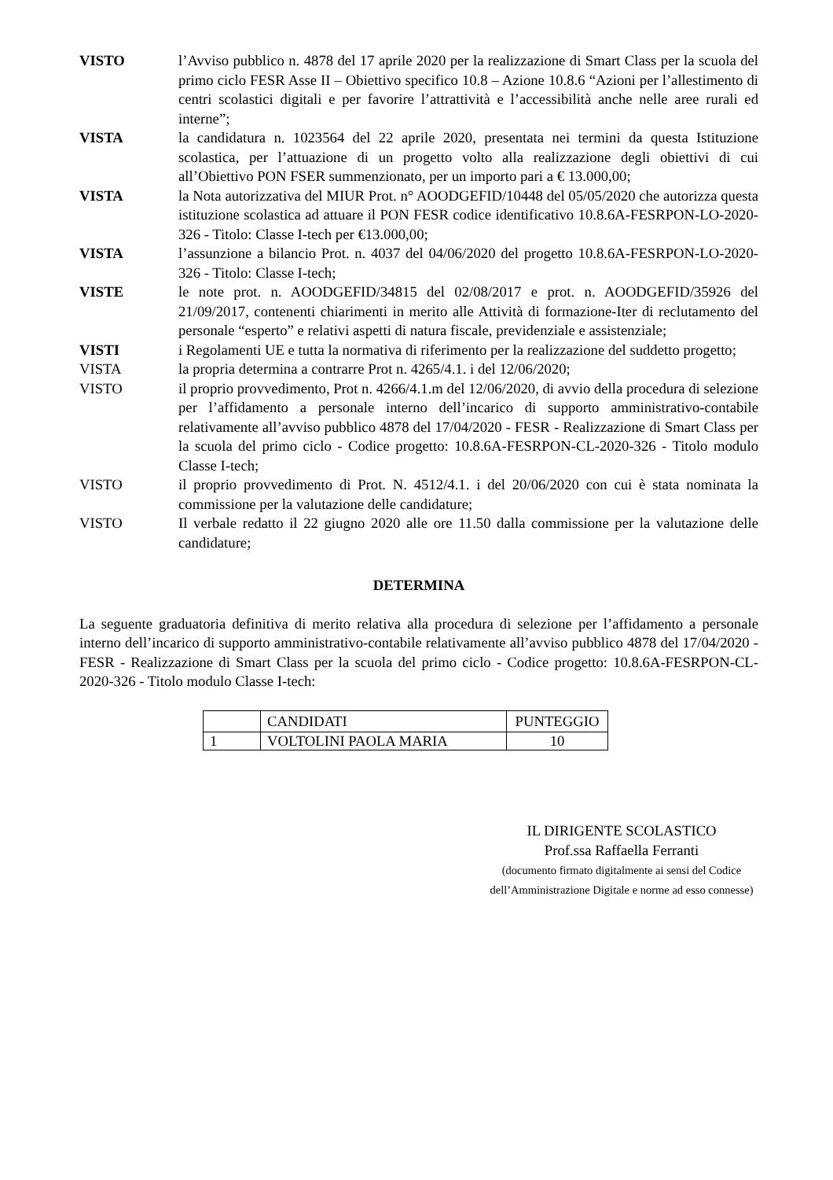VISTO l’Avviso pubblico n. 4878 del 17 aprile 2020 per la realizzazione di Smart Class per la scuola del primo ciclo FESR Asse II – Obiettivo specifico 10.8 – Azione 10.8.6 “Azioni per l’allestimento di centri scolastici digitali e per favorire l’attrattività e l’accessibilità anche nelle aree rurali ed interne”;
VISTA la candidatura n. 1023564 del 22 aprile 2020, presentata nei termini da questa Istituzione scolastica, per l’attuazione di un progetto volto alla realizzazione degli obiettivi di cui all’Obiettivo PON FSER summenzionato, per un importo pari a € 13.000,00;
VISTA la Nota autorizzativa del MIUR Prot. n° AOODGEFID/10448 del 05/05/2020 che autorizza questa istituzione scolastica ad attuare il PON FESR codice identificativo 10.8.6A-FESRPON-LO-2020-326 - Titolo: Classe I-tech per €13.000,00;
VISTA l’assunzione a bilancio Prot. n. 4037 del 04/06/2020 del progetto 10.8.6A-FESRPON-LO-2020-326 - Titolo: Classe I-tech;
VISTE le note prot. n. AOODGEFID/34815 del 02/08/2017 e prot. n. AOODGEFID/35926 del 21/09/2017, contenenti chiarimenti in merito alle Attività di formazione-Iter di reclutamento del personale “esperto” e relativi aspetti di natura fiscale, previdenziale e assistenziale;
VISTI i Regolamenti UE e tutta la normativa di riferimento per la realizzazione del suddetto progetto;
VISTA la propria determina a contrarre Prot n. 4265/4.1. i del 12/06/2020;
VISTO il proprio provvedimento, Prot n. 4266/4.1.m del 12/06/2020, di avvio della procedura di selezione per l’affidamento a personale interno dell’incarico di supporto amministrativo-contabile relativamente all’avviso pubblico 4878 del 17/04/2020 - FESR - Realizzazione di Smart Class per la scuola del primo ciclo - Codice progetto: 10.8.6A-FESRPON-CL-2020-326 - Titolo modulo Classe I-tech;
VISTO il proprio provvedimento di Prot. N. 4512/4.1. i del 20/06/2020 con cui è stata nominata la commissione per la valutazione delle candidature;
VISTO Il verbale redatto il 22 giugno 2020 alle ore 11.50 dalla commissione per la valutazione delle candidature;
DETERMINA
La seguente graduatoria definitiva di merito relativa alla procedura di selezione per l’affidamento a personale interno dell’incarico di supporto amministrativo-contabile relativamente all’avviso pubblico 4878 del 17/04/2020 - FESR - Realizzazione di Smart Class per la scuola del primo ciclo - Codice progetto: 10.8.6A-FESRPON-CL-2020-326 - Titolo modulo Classe I-tech:
| | CANDIDATI | PUNTEGGIO |
| --- | --- | --- |
| 1 | VOLTOLINI PAOLA MARIA | 10 |
IL DIRIGENTE SCOLASTICO
Prof.ssa Raffaella Ferranti
(documento firmato digitalmente ai sensi del Codice
dell’Amministrazione Digitale e norme ad esso connesse)